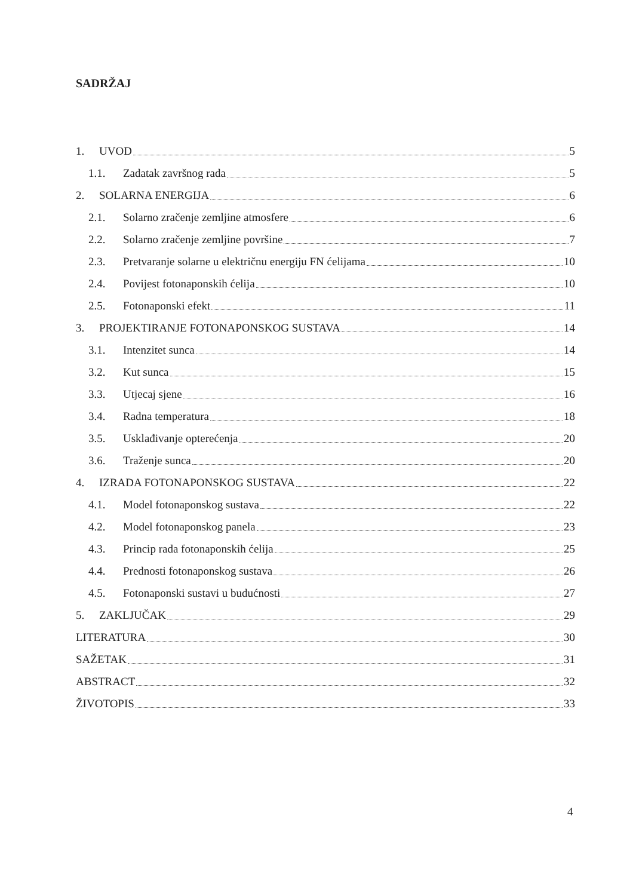SADRŽAJ
1. UVOD 5
1.1. Zadatak završnog rada 5
2. SOLARNA ENERGIJA 6
2.1. Solarno zračenje zemljine atmosfere 6
2.2. Solarno zračenje zemljine površine 7
2.3. Pretvaranje solarne u električnu energiju FN ćelijama 10
2.4. Povijest fotonaponskih ćelija 10
2.5. Fotonaponski efekt 11
3. PROJEKTIRANJE FOTONAPONSKOG SUSTAVA 14
3.1. Intenzitet sunca 14
3.2. Kut sunca 15
3.3. Utjecaj sjene 16
3.4. Radna temperatura 18
3.5. Usklađivanje opterećenja 20
3.6. Traženje sunca 20
4. IZRADA FOTONAPONSKOG SUSTAVA 22
4.1. Model fotonaponskog sustava 22
4.2. Model fotonaponskog panela 23
4.3. Princip rada fotonaponskih ćelija 25
4.4. Prednosti fotonaponskog sustava 26
4.5. Fotonaponski sustavi u budućnosti 27
5. ZAKLJUČAK 29
LITERATURA 30
SAŽETAK 31
ABSTRACT 32
ŽIVOTOPIS 33
4